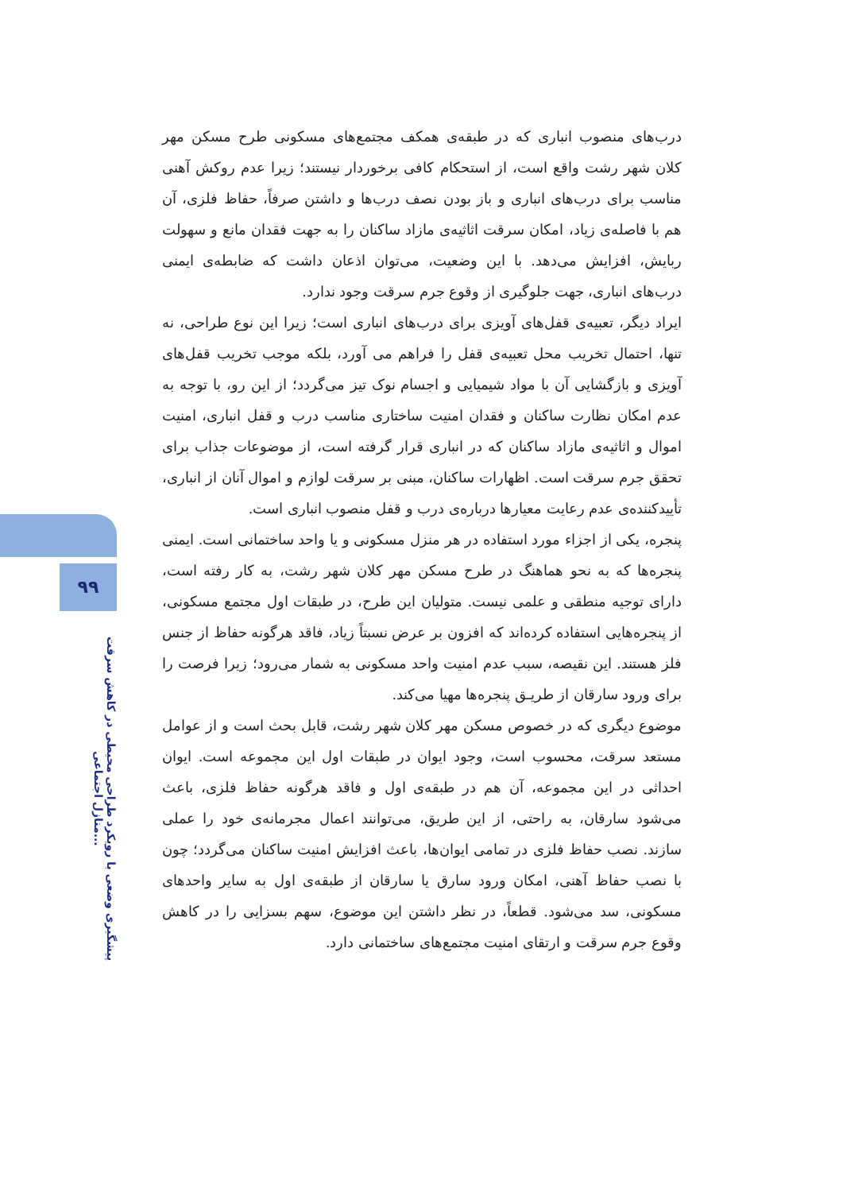۹۹
پیشگیری وضعی با رویکرد طراحی محیطی در کاهش سرقت منازل اجتماعی...
درب‌های منصوب انباری که در طبقه‌ی همکف مجتمع‌های مسکونی طرح مسکن مهر کلان شهر رشت واقع است، از استحکام کافی برخوردار نیستند؛ زیرا عدم روکش آهنی مناسب برای درب‌های انباری و باز بودن نصف درب‌ها و داشتن صرفاً، حفاظ فلزی، آن هم با فاصله‌ی زیاد، امکان سرقت اثاثیه‌ی مازاد ساکنان را به جهت فقدان مانع و سهولت ربایش، افزایش می‌دهد. با این وضعیت، می‌توان اذعان داشت که ضابطه‌ی ایمنی درب‌های انباری، جهت جلوگیری از وقوع جرم سرقت وجود ندارد.
ایراد دیگر، تعبیه‌ی قفل‌های آویزی برای درب‌های انباری است؛ زیرا این نوع طراحی، نه تنها، احتمال تخریب محل تعبیه‌ی قفل را فراهم می آورد، بلکه موجب تخریب قفل‌های آویزی و بازگشایی آن با مواد شیمیایی و اجسام نوک تیز می‌گردد؛ از این رو، با توجه به عدم امکان نظارت ساکنان و فقدان امنیت ساختاری مناسب درب و قفل انباری، امنیت اموال و اثاثیه‌ی مازاد ساکنان که در انباری قرار گرفته است، از موضوعات جذاب برای تحقق جرم سرقت است. اظهارات ساکنان، مبنی بر سرقت لوازم و اموال آنان از انباری، تأییدکننده‌ی عدم رعایت معیارها درباره‌ی درب و قفل منصوب انباری است.
پنجره، یکی از اجزاء مورد استفاده در هر منزل مسکونی و یا واحد ساختمانی است. ایمنی پنجره‌ها که به نحو هماهنگ در طرح مسکن مهر کلان شهر رشت، به کار رفته است، دارای توجیه منطقی و علمی نیست. متولیان این طرح، در طبقات اول مجتمع مسکونی، از پنجره‌هایی استفاده کرده‌اند که افزون بر عرض نسبتاً زیاد، فاقد هرگونه حفاظ از جنس فلز هستند. این نقیصه، سبب عدم امنیت واحد مسکونی به شمار می‌رود؛ زیرا فرصت را برای ورود سارقان از طریـق پنجره‌ها مهیا می‌کند.
موضوع دیگری که در خصوص مسکن مهر کلان شهر رشت، قابل بحث است و از عوامل مستعد سرقت، محسوب است، وجود ایوان در طبقات اول این مجموعه است. ایوان احداثی در این مجموعه، آن هم در طبقه‌ی اول و فاقد هرگونه حفاظ فلزی، باعث می‌شود سارقان، به راحتی، از این طریق، می‌توانند اعمال مجرمانه‌ی خود را عملی سازند. نصب حفاظ فلزی در تمامی ایوان‌ها، باعث افزایش امنیت ساکنان می‌گردد؛ چون با نصب حفاظ آهنی، امکان ورود سارق یا سارقان از طبقه‌ی اول به سایر واحدهای مسکونی، سد می‌شود. قطعاً، در نظر داشتن این موضوع، سهم بسزایی را در کاهش وقوع جرم سرقت و ارتقای امنیت مجتمع‌های ساختمانی دارد.